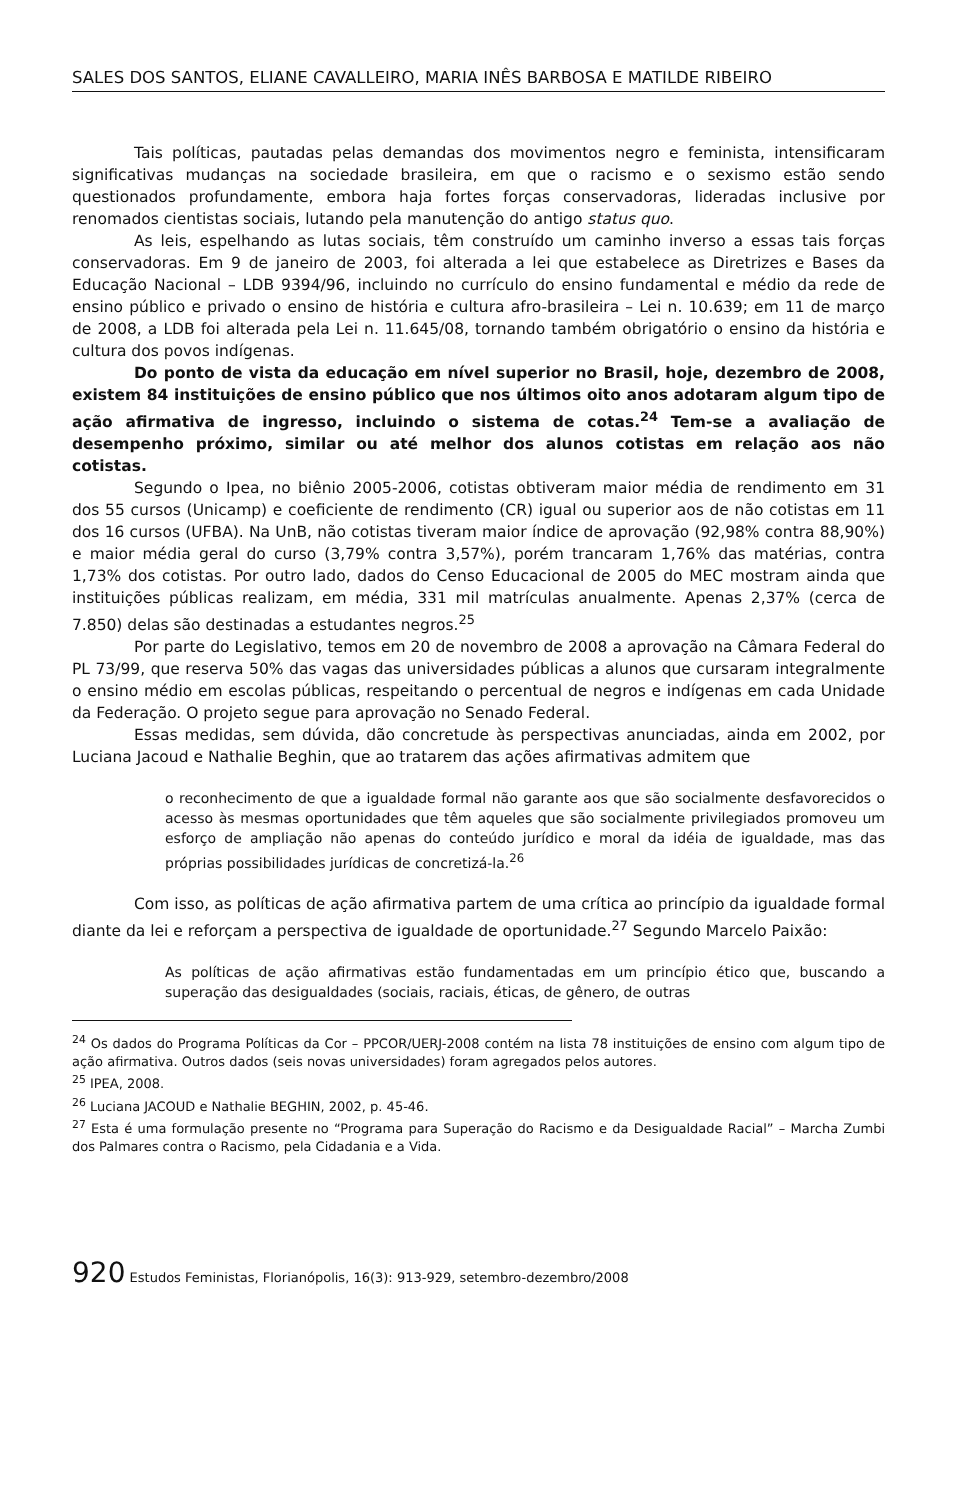SALES DOS SANTOS, ELIANE CAVALLEIRO, MARIA INÊS BARBOSA E MATILDE RIBEIRO
Tais políticas, pautadas pelas demandas dos movimentos negro e feminista, intensificaram significativas mudanças na sociedade brasileira, em que o racismo e o sexismo estão sendo questionados profundamente, embora haja fortes forças conservadoras, lideradas inclusive por renomados cientistas sociais, lutando pela manutenção do antigo status quo.
As leis, espelhando as lutas sociais, têm construído um caminho inverso a essas tais forças conservadoras. Em 9 de janeiro de 2003, foi alterada a lei que estabelece as Diretrizes e Bases da Educação Nacional – LDB 9394/96, incluindo no currículo do ensino fundamental e médio da rede de ensino público e privado o ensino de história e cultura afro-brasileira – Lei n. 10.639; em 11 de março de 2008, a LDB foi alterada pela Lei n. 11.645/08, tornando também obrigatório o ensino da história e cultura dos povos indígenas.
Do ponto de vista da educação em nível superior no Brasil, hoje, dezembro de 2008, existem 84 instituições de ensino público que nos últimos oito anos adotaram algum tipo de ação afirmativa de ingresso, incluindo o sistema de cotas.<sup>24</sup> Tem-se a avaliação de desempenho próximo, similar ou até melhor dos alunos cotistas em relação aos não cotistas.
Segundo o Ipea, no biênio 2005-2006, cotistas obtiveram maior média de rendimento em 31 dos 55 cursos (Unicamp) e coeficiente de rendimento (CR) igual ou superior aos de não cotistas em 11 dos 16 cursos (UFBA). Na UnB, não cotistas tiveram maior índice de aprovação (92,98% contra 88,90%) e maior média geral do curso (3,79% contra 3,57%), porém trancaram 1,76% das matérias, contra 1,73% dos cotistas. Por outro lado, dados do Censo Educacional de 2005 do MEC mostram ainda que instituições públicas realizam, em média, 331 mil matrículas anualmente. Apenas 2,37% (cerca de 7.850) delas são destinadas a estudantes negros.<sup>25</sup>
Por parte do Legislativo, temos em 20 de novembro de 2008 a aprovação na Câmara Federal do PL 73/99, que reserva 50% das vagas das universidades públicas a alunos que cursaram integralmente o ensino médio em escolas públicas, respeitando o percentual de negros e indígenas em cada Unidade da Federação. O projeto segue para aprovação no Senado Federal.
Essas medidas, sem dúvida, dão concretude às perspectivas anunciadas, ainda em 2002, por Luciana Jacoud e Nathalie Beghin, que ao tratarem das ações afirmativas admitem que
o reconhecimento de que a igualdade formal não garante aos que são socialmente desfavorecidos o acesso às mesmas oportunidades que têm aqueles que são socialmente privilegiados promoveu um esforço de ampliação não apenas do conteúdo jurídico e moral da idéia de igualdade, mas das próprias possibilidades jurídicas de concretizá-la.<sup>26</sup>
Com isso, as políticas de ação afirmativa partem de uma crítica ao princípio da igualdade formal diante da lei e reforçam a perspectiva de igualdade de oportunidade.<sup>27</sup> Segundo Marcelo Paixão:
As políticas de ação afirmativas estão fundamentadas em um princípio ético que, buscando a superação das desigualdades (sociais, raciais, éticas, de gênero, de outras
<sup>24</sup> Os dados do Programa Políticas da Cor – PPCOR/UERJ-2008 contém na lista 78 instituições de ensino com algum tipo de ação afirmativa. Outros dados (seis novas universidades) foram agregados pelos autores.
<sup>25</sup> IPEA, 2008.
<sup>26</sup> Luciana JACOUD e Nathalie BEGHIN, 2002, p. 45-46.
<sup>27</sup> Esta é uma formulação presente no “Programa para Superação do Racismo e da Desigualdade Racial” – Marcha Zumbi dos Palmares contra o Racismo, pela Cidadania e a Vida.
920 Estudos Feministas, Florianópolis, 16(3): 913-929, setembro-dezembro/2008